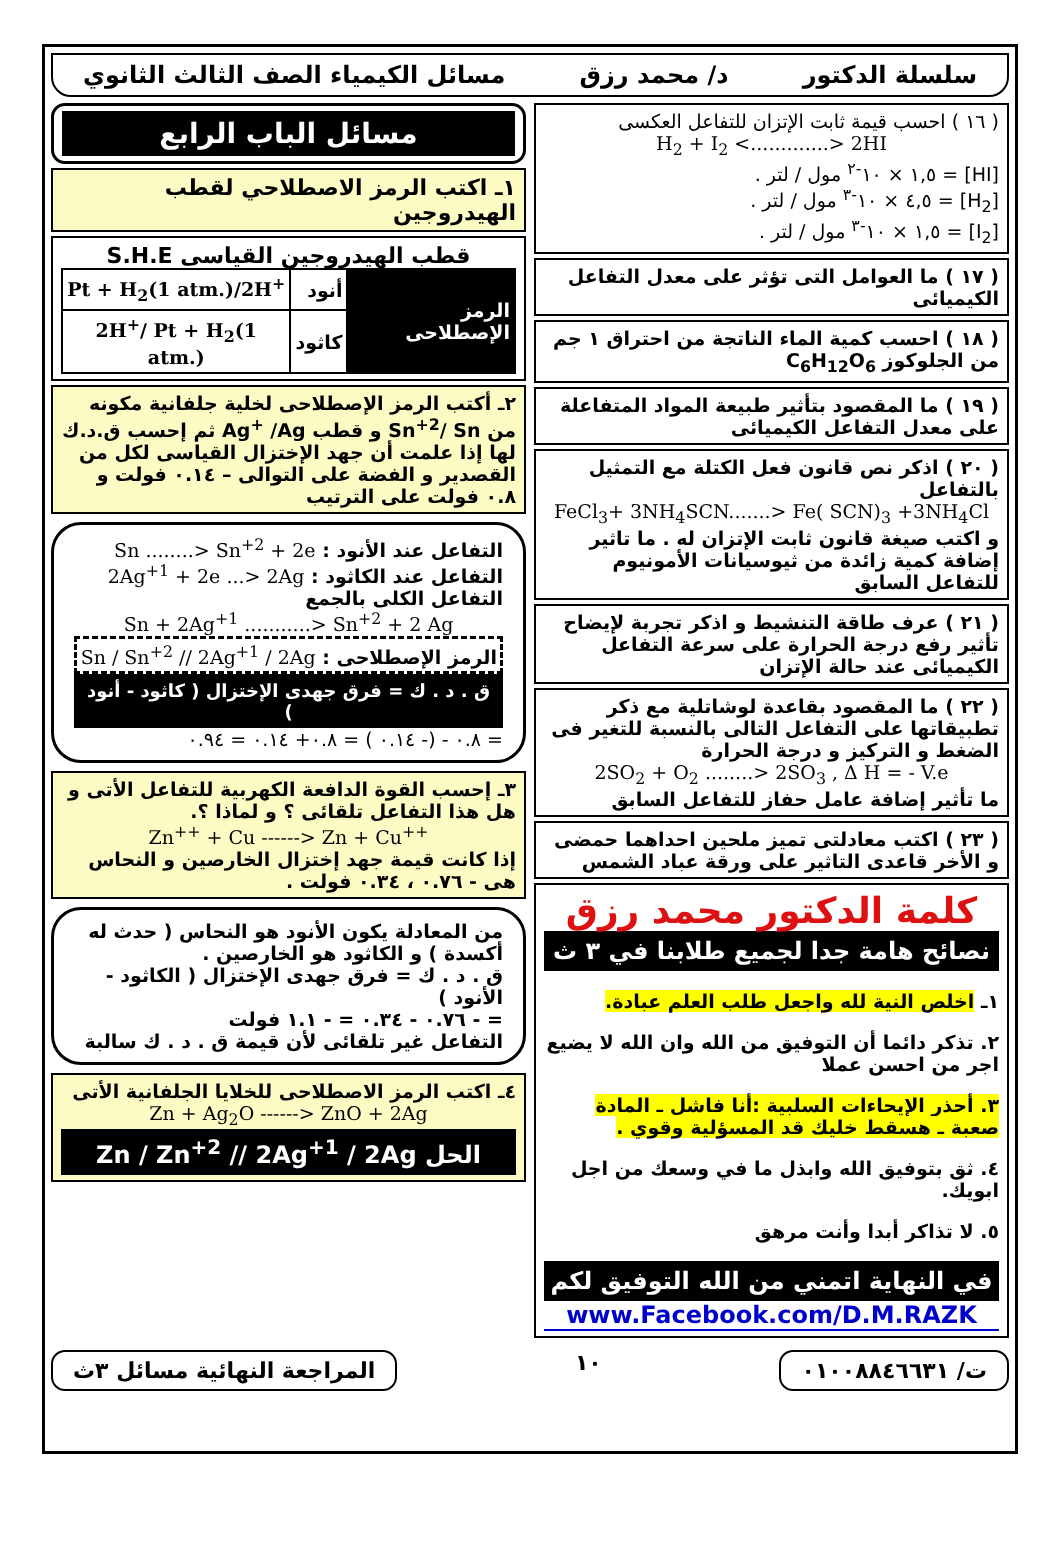سلسلة الدكتور د/ محمد رزق مسائل الكيمياء الصف الثالث الثانوي
( ١٦ ) احسب قيمة ثابت الإتزان للتفاعل العكسى
H<sub>2</sub> + I<sub>2</sub> <.............> 2HI
[HI] = ١,٥ × ١٠<sup>-٢</sup> مول / لتر .
[H<sub>2</sub>] = ٤,٥ × ١٠<sup>-٣</sup> مول / لتر .
[I<sub>2</sub>] = ١,٥ × ١٠<sup>-٣</sup> مول / لتر .
( ١٧ ) ما العوامل التى تؤثر على معدل التفاعل الكيميائى
( ١٨ ) احسب كمية الماء الناتجة من احتراق ١ جم من الجلوكوز C<sub>6</sub>H<sub>12</sub>O<sub>6</sub>
( ١٩ ) ما المقصود بتأثير طبيعة المواد المتفاعلة على معدل التفاعل الكيميائى
( ٢٠ ) اذكر نص قانون فعل الكتلة مع التمثيل بالتفاعل
FeCl<sub>3</sub>+ 3NH<sub>4</sub>SCN.......> Fe( SCN)<sub>3</sub> +3NH<sub>4</sub>Cl
و اكتب صيغة قانون ثابت الإتزان له . ما تاثير إضافة كمية زائدة من ثيوسيانات الأمونيوم للتفاعل السابق
( ٢١ ) عرف طاقة التنشيط و اذكر تجربة لإيضاح تأثير رفع درجة الحرارة على سرعة التفاعل الكيميائى عند حالة الإتزان
( ٢٢ ) ما المقصود بقاعدة لوشاتلية مع ذكر تطبيقاتها على التفاعل التالى بالنسبة للتغير فى الضغط و التركيز و درجة الحرارة
2SO<sub>2</sub> + O<sub>2</sub> ........> 2SO<sub>3</sub> , Δ H = - V.e
ما تأثير إضافة عامل حفاز للتفاعل السابق
( ٢٣ ) اكتب معادلتى تميز ملحين احداهما حمضى و الأخر قاعدى التاثير على ورقة عباد الشمس
كلمة الدكتور محمد رزق
نصائح هامة جدا لجميع طلابنا في ٣ ث
١ـ اخلص النية لله واجعل طلب العلم عبادة.
٢. تذكر دائما أن التوفيق من الله وان الله لا يضيع اجر من احسن عملا
٣. أحذر الإيحاءات السلبية :أنا فاشل ـ المادة صعبة ـ هسقط خليك قد المسؤلية وقوي .
٤. ثق بتوفيق الله وابذل ما في وسعك من اجل ابويك.
٥. لا تذاكر أبدا وأنت مرهق
في النهاية اتمني من الله التوفيق لكم
www.Facebook.com/D.M.RAZK
مسائل الباب الرابع
١ـ اكتب الرمز الاصطلاحي لقطب الهيدروجين
قطب الهيدروجين القياسى S.H.E
| الرمز الإصطلاحى | أنود | Pt + H<sub>2</sub>(1 atm.)/2H<sup>+</sup> |
| | كاثود | 2H<sup>+</sup>/ Pt + H<sub>2</sub>(1 atm.) |
٢ـ أكتب الرمز الإصطلاحى لخلية جلفانية مكونه من Sn<sup>+2</sup>/ Sn و قطب Ag<sup>+</sup> /Ag ثم إحسب ق.د.ك لها إذا علمت أن جهد الإختزال القياسى لكل من القصدير و الفضة على التوالى – ٠.١٤ فولت و ٠.٨ فولت على الترتيب
التفاعل عند الأنود : Sn ........> Sn<sup>+2</sup> + 2e
التفاعل عند الكاثود : 2Ag<sup>+1</sup> + 2e ...> 2Ag
التفاعل الكلى بالجمع
Sn + 2Ag<sup>+1</sup> ...........> Sn<sup>+2</sup> + 2 Ag
الرمز الإصطلاحى : Sn / Sn<sup>+2</sup> // 2Ag<sup>+1</sup> / 2Ag
ق . د . ك = فرق جهدى الإختزال ( كاثود - أنود )
= ٠.٨ - (- ٠.١٤ ) = ٠.٨+ ٠.١٤ = ٠.٩٤
٣ـ إحسب القوة الدافعة الكهربية للتفاعل الأتى و هل هذا التفاعل تلقائى ؟ و لماذا ؟.
Zn<sup>++</sup> + Cu ------> Zn + Cu<sup>++</sup>
إذا كانت قيمة جهد إختزال الخارصين و النحاس هى - ٠.٧٦ ، ٠.٣٤ فولت .
من المعادلة يكون الأنود هو النحاس ( حدث له أكسدة ) و الكاثود هو الخارصين .
ق . د . ك = فرق جهدى الإختزال ( الكاثود - الأنود )
= - ٠.٧٦ - ٠.٣٤ = - ١.١ فولت
التفاعل غير تلقائى لأن قيمة ق . د . ك سالبة
٤ـ اكتب الرمز الاصطلاحى للخلايا الجلفانية الأتى
Zn + Ag<sub>2</sub>O ------> ZnO + 2Ag
الحل Zn / Zn<sup>+2</sup> // 2Ag<sup>+1</sup> / 2Ag
ت/ ٠١٠٠٨٨٤٦٦٣١
١٠
المراجعة النهائية مسائل ٣ث